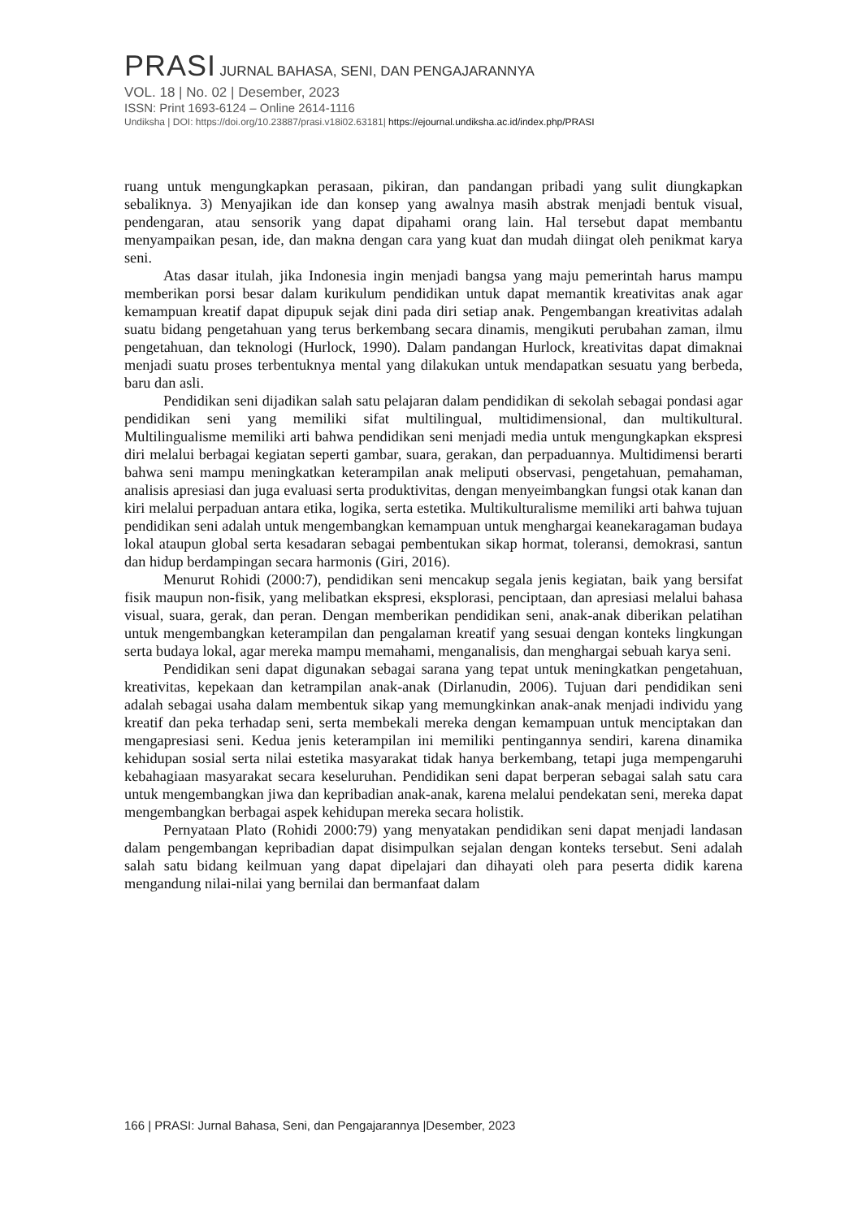PRASI JURNAL BAHASA, SENI, DAN PENGAJARANNYA
VOL. 18 | No. 02 | Desember, 2023
ISSN: Print 1693-6124 – Online 2614-1116
Undiksha | DOI: https://doi.org/10.23887/prasi.v18i02.63181| https://ejournal.undiksha.ac.id/index.php/PRASI
ruang untuk mengungkapkan perasaan, pikiran, dan pandangan pribadi yang sulit diungkapkan sebaliknya. 3) Menyajikan ide dan konsep yang awalnya masih abstrak menjadi bentuk visual, pendengaran, atau sensorik yang dapat dipahami orang lain. Hal tersebut dapat membantu menyampaikan pesan, ide, dan makna dengan cara yang kuat dan mudah diingat oleh penikmat karya seni.
Atas dasar itulah, jika Indonesia ingin menjadi bangsa yang maju pemerintah harus mampu memberikan porsi besar dalam kurikulum pendidikan untuk dapat memantik kreativitas anak agar kemampuan kreatif dapat dipupuk sejak dini pada diri setiap anak. Pengembangan kreativitas adalah suatu bidang pengetahuan yang terus berkembang secara dinamis, mengikuti perubahan zaman, ilmu pengetahuan, dan teknologi (Hurlock, 1990). Dalam pandangan Hurlock, kreativitas dapat dimaknai menjadi suatu proses terbentuknya mental yang dilakukan untuk mendapatkan sesuatu yang berbeda, baru dan asli.
Pendidikan seni dijadikan salah satu pelajaran dalam pendidikan di sekolah sebagai pondasi agar pendidikan seni yang memiliki sifat multilingual, multidimensional, dan multikultural. Multilingualisme memiliki arti bahwa pendidikan seni menjadi media untuk mengungkapkan ekspresi diri melalui berbagai kegiatan seperti gambar, suara, gerakan, dan perpaduannya. Multidimensi berarti bahwa seni mampu meningkatkan keterampilan anak meliputi observasi, pengetahuan, pemahaman, analisis apresiasi dan juga evaluasi serta produktivitas, dengan menyeimbangkan fungsi otak kanan dan kiri melalui perpaduan antara etika, logika, serta estetika. Multikulturalisme memiliki arti bahwa tujuan pendidikan seni adalah untuk mengembangkan kemampuan untuk menghargai keanekaragaman budaya lokal ataupun global serta kesadaran sebagai pembentukan sikap hormat, toleransi, demokrasi, santun dan hidup berdampingan secara harmonis (Giri, 2016).
Menurut Rohidi (2000:7), pendidikan seni mencakup segala jenis kegiatan, baik yang bersifat fisik maupun non-fisik, yang melibatkan ekspresi, eksplorasi, penciptaan, dan apresiasi melalui bahasa visual, suara, gerak, dan peran. Dengan memberikan pendidikan seni, anak-anak diberikan pelatihan untuk mengembangkan keterampilan dan pengalaman kreatif yang sesuai dengan konteks lingkungan serta budaya lokal, agar mereka mampu memahami, menganalisis, dan menghargai sebuah karya seni.
Pendidikan seni dapat digunakan sebagai sarana yang tepat untuk meningkatkan pengetahuan, kreativitas, kepekaan dan ketrampilan anak-anak (Dirlanudin, 2006). Tujuan dari pendidikan seni adalah sebagai usaha dalam membentuk sikap yang memungkinkan anak-anak menjadi individu yang kreatif dan peka terhadap seni, serta membekali mereka dengan kemampuan untuk menciptakan dan mengapresiasi seni. Kedua jenis keterampilan ini memiliki pentingannya sendiri, karena dinamika kehidupan sosial serta nilai estetika masyarakat tidak hanya berkembang, tetapi juga mempengaruhi kebahagiaan masyarakat secara keseluruhan. Pendidikan seni dapat berperan sebagai salah satu cara untuk mengembangkan jiwa dan kepribadian anak-anak, karena melalui pendekatan seni, mereka dapat mengembangkan berbagai aspek kehidupan mereka secara holistik.
Pernyataan Plato (Rohidi 2000:79) yang menyatakan pendidikan seni dapat menjadi landasan dalam pengembangan kepribadian dapat disimpulkan sejalan dengan konteks tersebut. Seni adalah salah satu bidang keilmuan yang dapat dipelajari dan dihayati oleh para peserta didik karena mengandung nilai-nilai yang bernilai dan bermanfaat dalam
166 | PRASI: Jurnal Bahasa, Seni, dan Pengajarannya |Desember, 2023